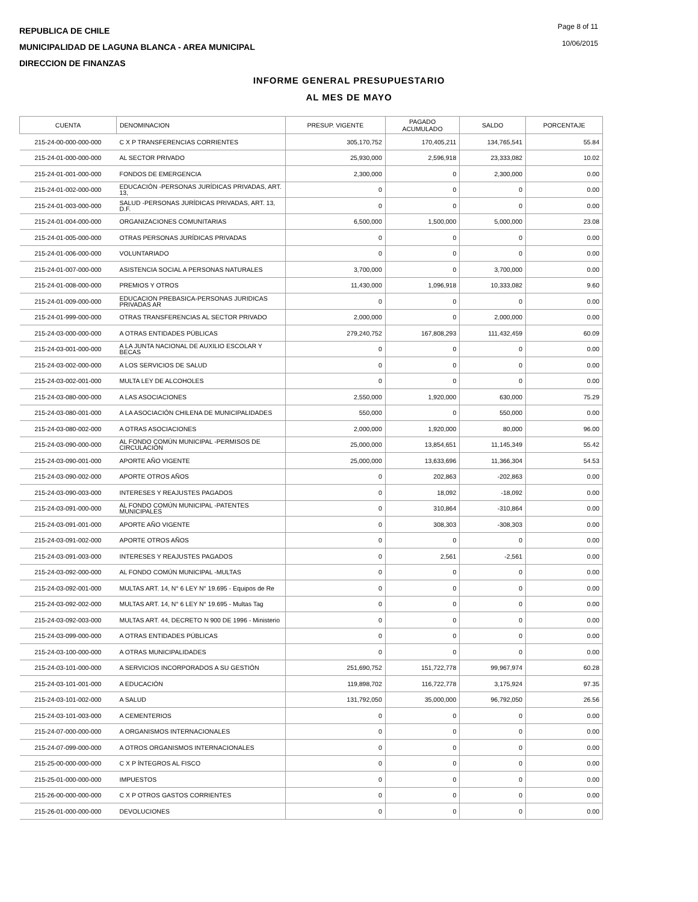REPUBLICA DE CHILE
MUNICIPALIDAD DE LAGUNA BLANCA - AREA MUNICIPAL
DIRECCION DE FINANZAS
Page 8 of 11
10/06/2015
INFORME GENERAL PRESUPUESTARIO
AL MES DE MAYO
| CUENTA | DENOMINACION | PRESUP. VIGENTE | PAGADO ACUMULADO | SALDO | PORCENTAJE |
| --- | --- | --- | --- | --- | --- |
| 215-24-00-000-000-000 | C X P TRANSFERENCIAS CORRIENTES | 305,170,752 | 170,405,211 | 134,765,541 | 55.84 |
| 215-24-01-000-000-000 | AL SECTOR PRIVADO | 25,930,000 | 2,596,918 | 23,333,082 | 10.02 |
| 215-24-01-001-000-000 | FONDOS DE EMERGENCIA | 2,300,000 | 0 | 2,300,000 | 0.00 |
| 215-24-01-002-000-000 | EDUCACIÓN -PERSONAS JURÍDICAS PRIVADAS, ART. 13, | 0 | 0 | 0 | 0.00 |
| 215-24-01-003-000-000 | SALUD -PERSONAS JURÍDICAS PRIVADAS, ART. 13, D.F. | 0 | 0 | 0 | 0.00 |
| 215-24-01-004-000-000 | ORGANIZACIONES COMUNITARIAS | 6,500,000 | 1,500,000 | 5,000,000 | 23.08 |
| 215-24-01-005-000-000 | OTRAS PERSONAS JURÍDICAS PRIVADAS | 0 | 0 | 0 | 0.00 |
| 215-24-01-006-000-000 | VOLUNTARIADO | 0 | 0 | 0 | 0.00 |
| 215-24-01-007-000-000 | ASISTENCIA SOCIAL A PERSONAS NATURALES | 3,700,000 | 0 | 3,700,000 | 0.00 |
| 215-24-01-008-000-000 | PREMIOS Y OTROS | 11,430,000 | 1,096,918 | 10,333,082 | 9.60 |
| 215-24-01-009-000-000 | EDUCACION PREBASICA-PERSONAS JURIDICAS PRIVADAS AR | 0 | 0 | 0 | 0.00 |
| 215-24-01-999-000-000 | OTRAS TRANSFERENCIAS AL SECTOR PRIVADO | 2,000,000 | 0 | 2,000,000 | 0.00 |
| 215-24-03-000-000-000 | A OTRAS ENTIDADES PÚBLICAS | 279,240,752 | 167,808,293 | 111,432,459 | 60.09 |
| 215-24-03-001-000-000 | A LA JUNTA NACIONAL DE AUXILIO ESCOLAR Y BECAS | 0 | 0 | 0 | 0.00 |
| 215-24-03-002-000-000 | A LOS SERVICIOS DE SALUD | 0 | 0 | 0 | 0.00 |
| 215-24-03-002-001-000 | MULTA LEY DE ALCOHOLES | 0 | 0 | 0 | 0.00 |
| 215-24-03-080-000-000 | A LAS ASOCIACIONES | 2,550,000 | 1,920,000 | 630,000 | 75.29 |
| 215-24-03-080-001-000 | A LA ASOCIACIÓN CHILENA DE MUNICIPALIDADES | 550,000 | 0 | 550,000 | 0.00 |
| 215-24-03-080-002-000 | A OTRAS ASOCIACIONES | 2,000,000 | 1,920,000 | 80,000 | 96.00 |
| 215-24-03-090-000-000 | AL FONDO COMÚN MUNICIPAL -PERMISOS DE CIRCULACIÓN | 25,000,000 | 13,854,651 | 11,145,349 | 55.42 |
| 215-24-03-090-001-000 | APORTE AÑO VIGENTE | 25,000,000 | 13,633,696 | 11,366,304 | 54.53 |
| 215-24-03-090-002-000 | APORTE OTROS AÑOS | 0 | 202,863 | -202,863 | 0.00 |
| 215-24-03-090-003-000 | INTERESES Y REAJUSTES PAGADOS | 0 | 18,092 | -18,092 | 0.00 |
| 215-24-03-091-000-000 | AL FONDO COMÚN MUNICIPAL -PATENTES MUNICIPALES | 0 | 310,864 | -310,864 | 0.00 |
| 215-24-03-091-001-000 | APORTE AÑO VIGENTE | 0 | 308,303 | -308,303 | 0.00 |
| 215-24-03-091-002-000 | APORTE OTROS AÑOS | 0 | 0 | 0 | 0.00 |
| 215-24-03-091-003-000 | INTERESES Y REAJUSTES PAGADOS | 0 | 2,561 | -2,561 | 0.00 |
| 215-24-03-092-000-000 | AL FONDO COMÚN MUNICIPAL -MULTAS | 0 | 0 | 0 | 0.00 |
| 215-24-03-092-001-000 | MULTAS ART. 14, N° 6 LEY N° 19.695 - Equipos de Re | 0 | 0 | 0 | 0.00 |
| 215-24-03-092-002-000 | MULTAS ART. 14, N° 6 LEY N° 19.695 - Multas Tag | 0 | 0 | 0 | 0.00 |
| 215-24-03-092-003-000 | MULTAS ART. 44, DECRETO N 900 DE 1996 - Ministerio | 0 | 0 | 0 | 0.00 |
| 215-24-03-099-000-000 | A OTRAS ENTIDADES PÚBLICAS | 0 | 0 | 0 | 0.00 |
| 215-24-03-100-000-000 | A OTRAS MUNICIPALIDADES | 0 | 0 | 0 | 0.00 |
| 215-24-03-101-000-000 | A SERVICIOS INCORPORADOS A SU GESTIÓN | 251,690,752 | 151,722,778 | 99,967,974 | 60.28 |
| 215-24-03-101-001-000 | A EDUCACIÓN | 119,898,702 | 116,722,778 | 3,175,924 | 97.35 |
| 215-24-03-101-002-000 | A SALUD | 131,792,050 | 35,000,000 | 96,792,050 | 26.56 |
| 215-24-03-101-003-000 | A CEMENTERIOS | 0 | 0 | 0 | 0.00 |
| 215-24-07-000-000-000 | A ORGANISMOS INTERNACIONALES | 0 | 0 | 0 | 0.00 |
| 215-24-07-099-000-000 | A OTROS ORGANISMOS INTERNACIONALES | 0 | 0 | 0 | 0.00 |
| 215-25-00-000-000-000 | C X P ÍNTEGROS AL FISCO | 0 | 0 | 0 | 0.00 |
| 215-25-01-000-000-000 | IMPUESTOS | 0 | 0 | 0 | 0.00 |
| 215-26-00-000-000-000 | C X P OTROS GASTOS CORRIENTES | 0 | 0 | 0 | 0.00 |
| 215-26-01-000-000-000 | DEVOLUCIONES | 0 | 0 | 0 | 0.00 |